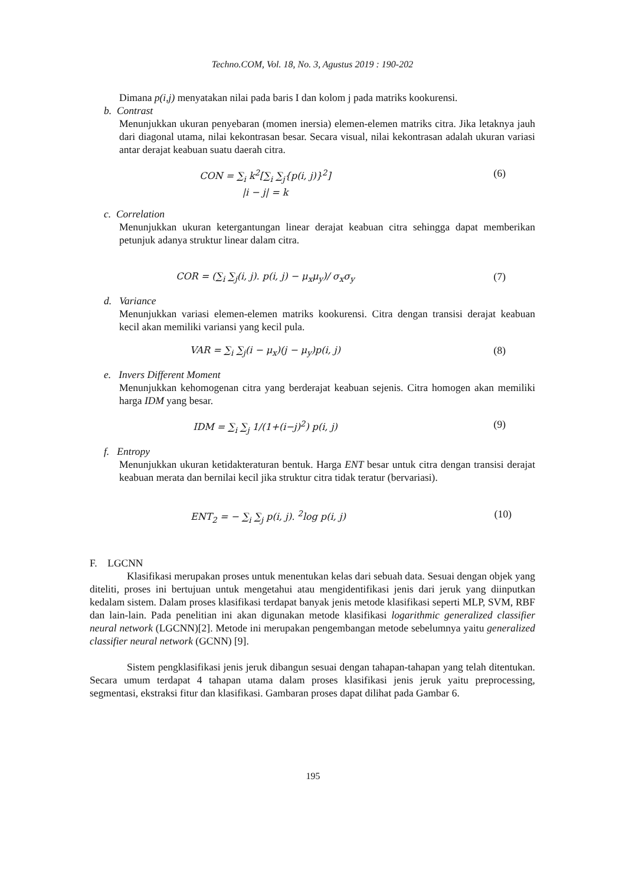Techno.COM, Vol. 18, No. 3, Agustus 2019 : 190-202
Dimana p(i,j) menyatakan nilai pada baris I dan kolom j pada matriks kookurensi.
b. Contrast
Menunjukkan ukuran penyebaran (momen inersia) elemen-elemen matriks citra. Jika letaknya jauh dari diagonal utama, nilai kekontrasan besar. Secara visual, nilai kekontrasan adalah ukuran variasi antar derajat keabuan suatu daerah citra.
CON = ∑<sub>i</sub> k<sup>2</sup>[∑<sub>i</sub> ∑<sub>j</sub>{p(i, j)}<sup>2</sup>]
|i − j| = k
(6)
c. Correlation
Menunjukkan ukuran ketergantungan linear derajat keabuan citra sehingga dapat memberikan petunjuk adanya struktur linear dalam citra.
COR = (∑<sub>i</sub> ∑<sub>j</sub>(i, j). p(i, j) − μ<sub>x</sub>μ<sub>y</sub>)/ σ<sub>x</sub>σ<sub>y</sub>
(7)
d. Variance
Menunjukkan variasi elemen-elemen matriks kookurensi. Citra dengan transisi derajat keabuan kecil akan memiliki variansi yang kecil pula.
VAR = ∑<sub>i</sub> ∑<sub>j</sub>(i − μ<sub>x</sub>)(j − μ<sub>y</sub>)p(i, j)
(8)
e. Invers Different Moment
Menunjukkan kehomogenan citra yang berderajat keabuan sejenis. Citra homogen akan memiliki harga IDM yang besar.
IDM = ∑<sub>i</sub> ∑<sub>j</sub> 1/(1+(i−j)<sup>2</sup>) p(i, j)
(9)
f. Entropy
Menunjukkan ukuran ketidakteraturan bentuk. Harga ENT besar untuk citra dengan transisi derajat keabuan merata dan bernilai kecil jika struktur citra tidak teratur (bervariasi).
ENT<sub>2</sub> = − ∑<sub>i</sub> ∑<sub>j</sub> p(i, j). <sup>2</sup>log p(i, j)
(10)
F. LGCNN
Klasifikasi merupakan proses untuk menentukan kelas dari sebuah data. Sesuai dengan objek yang diteliti, proses ini bertujuan untuk mengetahui atau mengidentifikasi jenis dari jeruk yang diinputkan kedalam sistem. Dalam proses klasifikasi terdapat banyak jenis metode klasifikasi seperti MLP, SVM, RBF dan lain-lain. Pada penelitian ini akan digunakan metode klasifikasi logarithmic generalized classifier neural network (LGCNN)[2]. Metode ini merupakan pengembangan metode sebelumnya yaitu generalized classifier neural network (GCNN) [9].
Sistem pengklasifikasi jenis jeruk dibangun sesuai dengan tahapan-tahapan yang telah ditentukan. Secara umum terdapat 4 tahapan utama dalam proses klasifikasi jenis jeruk yaitu preprocessing, segmentasi, ekstraksi fitur dan klasifikasi. Gambaran proses dapat dilihat pada Gambar 6.
195